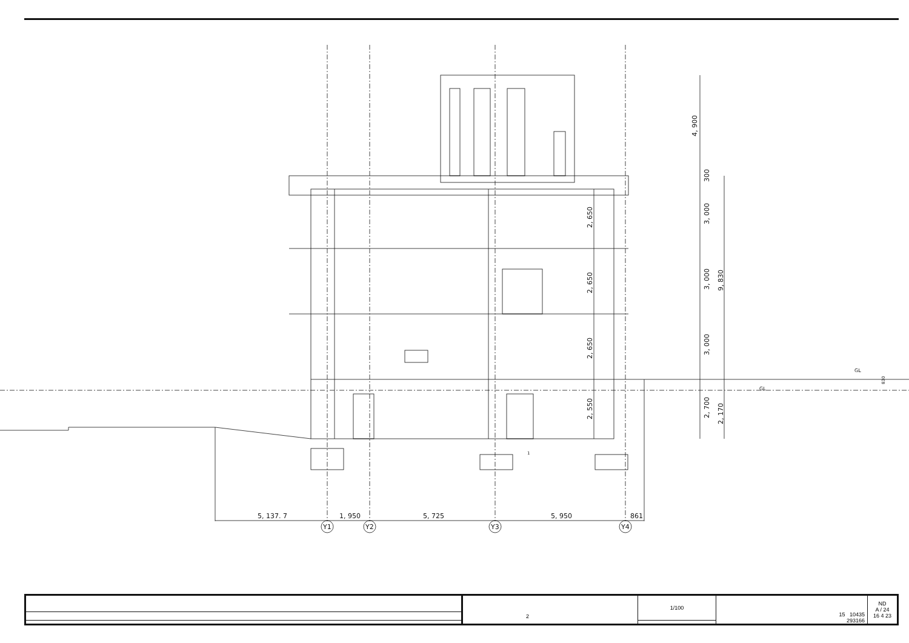4, 900
300
3, 000
3, 000
3, 000
2, 700
9, 830
2, 170
2, 650
2, 650
2, 650
2, 550
GL
GL
830
1
5, 137. 7
1, 950
5, 725
5, 950
861
Y1
Y2
Y3
Y4
| | | 1/100 | 15 10435 293166 | ND A / 24 16 4 23 |
2